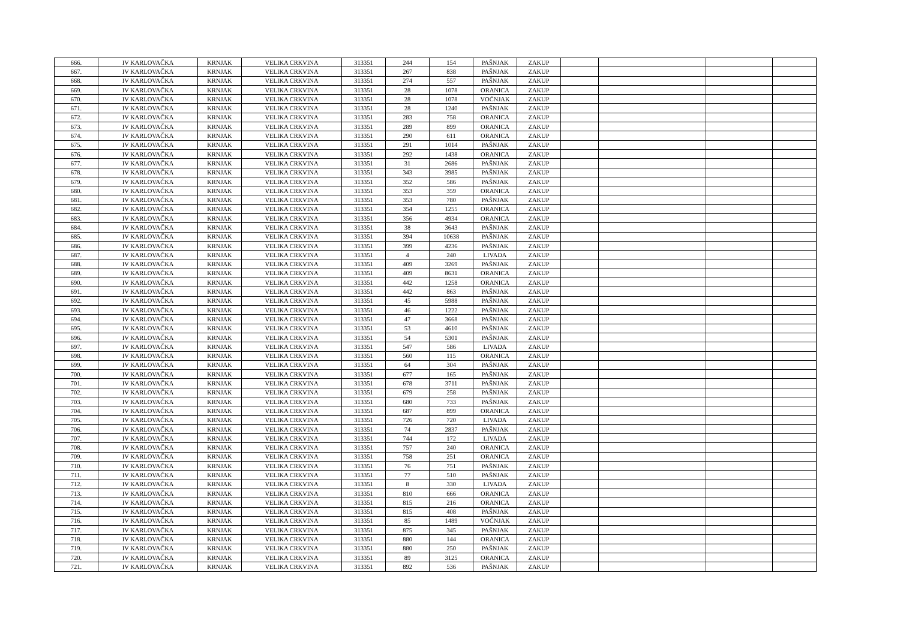| 666. | IV KARLOVAČKA | KRNJAK | VELIKA CRKVINA | 313351 | 244 | 154 | PAŠNJAK | ZAKUP | | | | |
| 667. | IV KARLOVAČKA | KRNJAK | VELIKA CRKVINA | 313351 | 267 | 838 | PAŠNJAK | ZAKUP | | | | |
| 668. | IV KARLOVAČKA | KRNJAK | VELIKA CRKVINA | 313351 | 274 | 557 | PAŠNJAK | ZAKUP | | | | |
| 669. | IV KARLOVAČKA | KRNJAK | VELIKA CRKVINA | 313351 | 28 | 1078 | ORANICA | ZAKUP | | | | |
| 670. | IV KARLOVAČKA | KRNJAK | VELIKA CRKVINA | 313351 | 28 | 1078 | VOĆNJAK | ZAKUP | | | | |
| 671. | IV KARLOVAČKA | KRNJAK | VELIKA CRKVINA | 313351 | 28 | 1240 | PAŠNJAK | ZAKUP | | | | |
| 672. | IV KARLOVAČKA | KRNJAK | VELIKA CRKVINA | 313351 | 283 | 758 | ORANICA | ZAKUP | | | | |
| 673. | IV KARLOVAČKA | KRNJAK | VELIKA CRKVINA | 313351 | 289 | 899 | ORANICA | ZAKUP | | | | |
| 674. | IV KARLOVAČKA | KRNJAK | VELIKA CRKVINA | 313351 | 290 | 611 | ORANICA | ZAKUP | | | | |
| 675. | IV KARLOVAČKA | KRNJAK | VELIKA CRKVINA | 313351 | 291 | 1014 | PAŠNJAK | ZAKUP | | | | |
| 676. | IV KARLOVAČKA | KRNJAK | VELIKA CRKVINA | 313351 | 292 | 1438 | ORANICA | ZAKUP | | | | |
| 677. | IV KARLOVAČKA | KRNJAK | VELIKA CRKVINA | 313351 | 31 | 2686 | PAŠNJAK | ZAKUP | | | | |
| 678. | IV KARLOVAČKA | KRNJAK | VELIKA CRKVINA | 313351 | 343 | 3985 | PAŠNJAK | ZAKUP | | | | |
| 679. | IV KARLOVAČKA | KRNJAK | VELIKA CRKVINA | 313351 | 352 | 586 | PAŠNJAK | ZAKUP | | | | |
| 680. | IV KARLOVAČKA | KRNJAK | VELIKA CRKVINA | 313351 | 353 | 359 | ORANICA | ZAKUP | | | | |
| 681. | IV KARLOVAČKA | KRNJAK | VELIKA CRKVINA | 313351 | 353 | 780 | PAŠNJAK | ZAKUP | | | | |
| 682. | IV KARLOVAČKA | KRNJAK | VELIKA CRKVINA | 313351 | 354 | 1255 | ORANICA | ZAKUP | | | | |
| 683. | IV KARLOVAČKA | KRNJAK | VELIKA CRKVINA | 313351 | 356 | 4934 | ORANICA | ZAKUP | | | | |
| 684. | IV KARLOVAČKA | KRNJAK | VELIKA CRKVINA | 313351 | 38 | 3643 | PAŠNJAK | ZAKUP | | | | |
| 685. | IV KARLOVAČKA | KRNJAK | VELIKA CRKVINA | 313351 | 394 | 10638 | PAŠNJAK | ZAKUP | | | | |
| 686. | IV KARLOVAČKA | KRNJAK | VELIKA CRKVINA | 313351 | 399 | 4236 | PAŠNJAK | ZAKUP | | | | |
| 687. | IV KARLOVAČKA | KRNJAK | VELIKA CRKVINA | 313351 | 4 | 240 | LIVADA | ZAKUP | | | | |
| 688. | IV KARLOVAČKA | KRNJAK | VELIKA CRKVINA | 313351 | 409 | 3269 | PAŠNJAK | ZAKUP | | | | |
| 689. | IV KARLOVAČKA | KRNJAK | VELIKA CRKVINA | 313351 | 409 | 8631 | ORANICA | ZAKUP | | | | |
| 690. | IV KARLOVAČKA | KRNJAK | VELIKA CRKVINA | 313351 | 442 | 1258 | ORANICA | ZAKUP | | | | |
| 691. | IV KARLOVAČKA | KRNJAK | VELIKA CRKVINA | 313351 | 442 | 863 | PAŠNJAK | ZAKUP | | | | |
| 692. | IV KARLOVAČKA | KRNJAK | VELIKA CRKVINA | 313351 | 45 | 5988 | PAŠNJAK | ZAKUP | | | | |
| 693. | IV KARLOVAČKA | KRNJAK | VELIKA CRKVINA | 313351 | 46 | 1222 | PAŠNJAK | ZAKUP | | | | |
| 694. | IV KARLOVAČKA | KRNJAK | VELIKA CRKVINA | 313351 | 47 | 3668 | PAŠNJAK | ZAKUP | | | | |
| 695. | IV KARLOVAČKA | KRNJAK | VELIKA CRKVINA | 313351 | 53 | 4610 | PAŠNJAK | ZAKUP | | | | |
| 696. | IV KARLOVAČKA | KRNJAK | VELIKA CRKVINA | 313351 | 54 | 5301 | PAŠNJAK | ZAKUP | | | | |
| 697. | IV KARLOVAČKA | KRNJAK | VELIKA CRKVINA | 313351 | 547 | 586 | LIVADA | ZAKUP | | | | |
| 698. | IV KARLOVAČKA | KRNJAK | VELIKA CRKVINA | 313351 | 560 | 115 | ORANICA | ZAKUP | | | | |
| 699. | IV KARLOVAČKA | KRNJAK | VELIKA CRKVINA | 313351 | 64 | 304 | PAŠNJAK | ZAKUP | | | | |
| 700. | IV KARLOVAČKA | KRNJAK | VELIKA CRKVINA | 313351 | 677 | 165 | PAŠNJAK | ZAKUP | | | | |
| 701. | IV KARLOVAČKA | KRNJAK | VELIKA CRKVINA | 313351 | 678 | 3711 | PAŠNJAK | ZAKUP | | | | |
| 702. | IV KARLOVAČKA | KRNJAK | VELIKA CRKVINA | 313351 | 679 | 258 | PAŠNJAK | ZAKUP | | | | |
| 703. | IV KARLOVAČKA | KRNJAK | VELIKA CRKVINA | 313351 | 680 | 733 | PAŠNJAK | ZAKUP | | | | |
| 704. | IV KARLOVAČKA | KRNJAK | VELIKA CRKVINA | 313351 | 687 | 899 | ORANICA | ZAKUP | | | | |
| 705. | IV KARLOVAČKA | KRNJAK | VELIKA CRKVINA | 313351 | 726 | 720 | LIVADA | ZAKUP | | | | |
| 706. | IV KARLOVAČKA | KRNJAK | VELIKA CRKVINA | 313351 | 74 | 2837 | PAŠNJAK | ZAKUP | | | | |
| 707. | IV KARLOVAČKA | KRNJAK | VELIKA CRKVINA | 313351 | 744 | 172 | LIVADA | ZAKUP | | | | |
| 708. | IV KARLOVAČKA | KRNJAK | VELIKA CRKVINA | 313351 | 757 | 240 | ORANICA | ZAKUP | | | | |
| 709. | IV KARLOVAČKA | KRNJAK | VELIKA CRKVINA | 313351 | 758 | 251 | ORANICA | ZAKUP | | | | |
| 710. | IV KARLOVAČKA | KRNJAK | VELIKA CRKVINA | 313351 | 76 | 751 | PAŠNJAK | ZAKUP | | | | |
| 711. | IV KARLOVAČKA | KRNJAK | VELIKA CRKVINA | 313351 | 77 | 510 | PAŠNJAK | ZAKUP | | | | |
| 712. | IV KARLOVAČKA | KRNJAK | VELIKA CRKVINA | 313351 | 8 | 330 | LIVADA | ZAKUP | | | | |
| 713. | IV KARLOVAČKA | KRNJAK | VELIKA CRKVINA | 313351 | 810 | 666 | ORANICA | ZAKUP | | | | |
| 714. | IV KARLOVAČKA | KRNJAK | VELIKA CRKVINA | 313351 | 815 | 216 | ORANICA | ZAKUP | | | | |
| 715. | IV KARLOVAČKA | KRNJAK | VELIKA CRKVINA | 313351 | 815 | 408 | PAŠNJAK | ZAKUP | | | | |
| 716. | IV KARLOVAČKA | KRNJAK | VELIKA CRKVINA | 313351 | 85 | 1489 | VOĆNJAK | ZAKUP | | | | |
| 717. | IV KARLOVAČKA | KRNJAK | VELIKA CRKVINA | 313351 | 875 | 345 | PAŠNJAK | ZAKUP | | | | |
| 718. | IV KARLOVAČKA | KRNJAK | VELIKA CRKVINA | 313351 | 880 | 144 | ORANICA | ZAKUP | | | | |
| 719. | IV KARLOVAČKA | KRNJAK | VELIKA CRKVINA | 313351 | 880 | 250 | PAŠNJAK | ZAKUP | | | | |
| 720. | IV KARLOVAČKA | KRNJAK | VELIKA CRKVINA | 313351 | 89 | 3125 | ORANICA | ZAKUP | | | | |
| 721. | IV KARLOVAČKA | KRNJAK | VELIKA CRKVINA | 313351 | 892 | 536 | PAŠNJAK | ZAKUP | | | | |